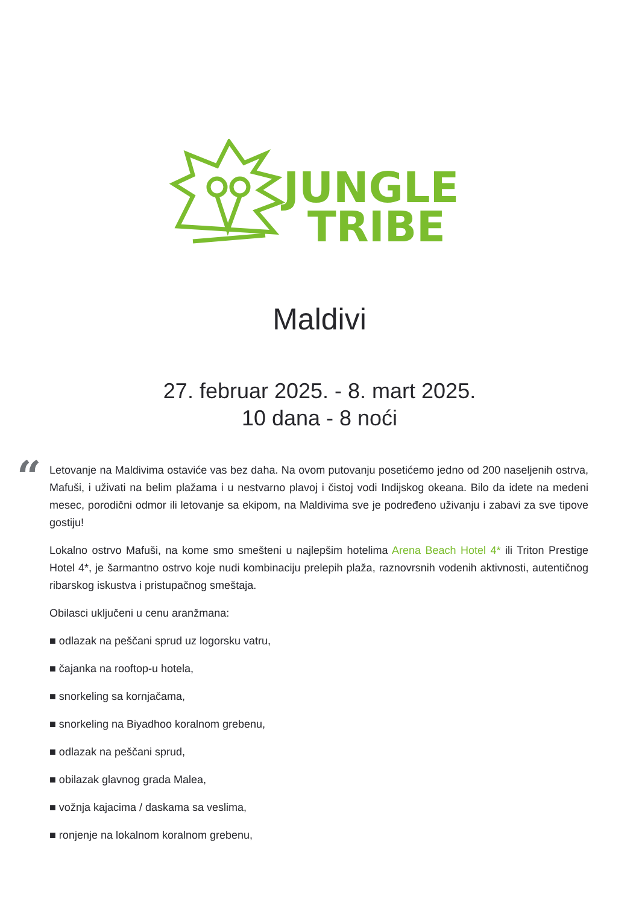JUNGLE
TRIBE
Maldivi
27. februar 2025. - 8. mart 2025.
10 dana - 8 noći
“
Letovanje na Maldivima ostaviće vas bez daha. Na ovom putovanju posetićemo jedno od 200 naseljenih ostrva, Mafuši, i uživati na belim plažama i u nestvarno plavoj i čistoj vodi Indijskog okeana. Bilo da idete na medeni mesec, porodični odmor ili letovanje sa ekipom, na Maldivima sve je podređeno uživanju i zabavi za sve tipove gostiju!
Lokalno ostrvo Mafuši, na kome smo smešteni u najlepšim hotelima Arena Beach Hotel 4* ili Triton Prestige Hotel 4*, je šarmantno ostrvo koje nudi kombinaciju prelepih plaža, raznovrsnih vodenih aktivnosti, autentičnog ribarskog iskustva i pristupačnog smeštaja.
Obilasci uključeni u cenu aranžmana:
■ odlazak na peščani sprud uz logorsku vatru,
■ čajanka na rooftop-u hotela,
■ snorkeling sa kornjačama,
■ snorkeling na Biyadhoo koralnom grebenu,
■ odlazak na peščani sprud,
■ obilazak glavnog grada Malea,
■ vožnja kajacima / daskama sa veslima,
■ ronjenje na lokalnom koralnom grebenu,